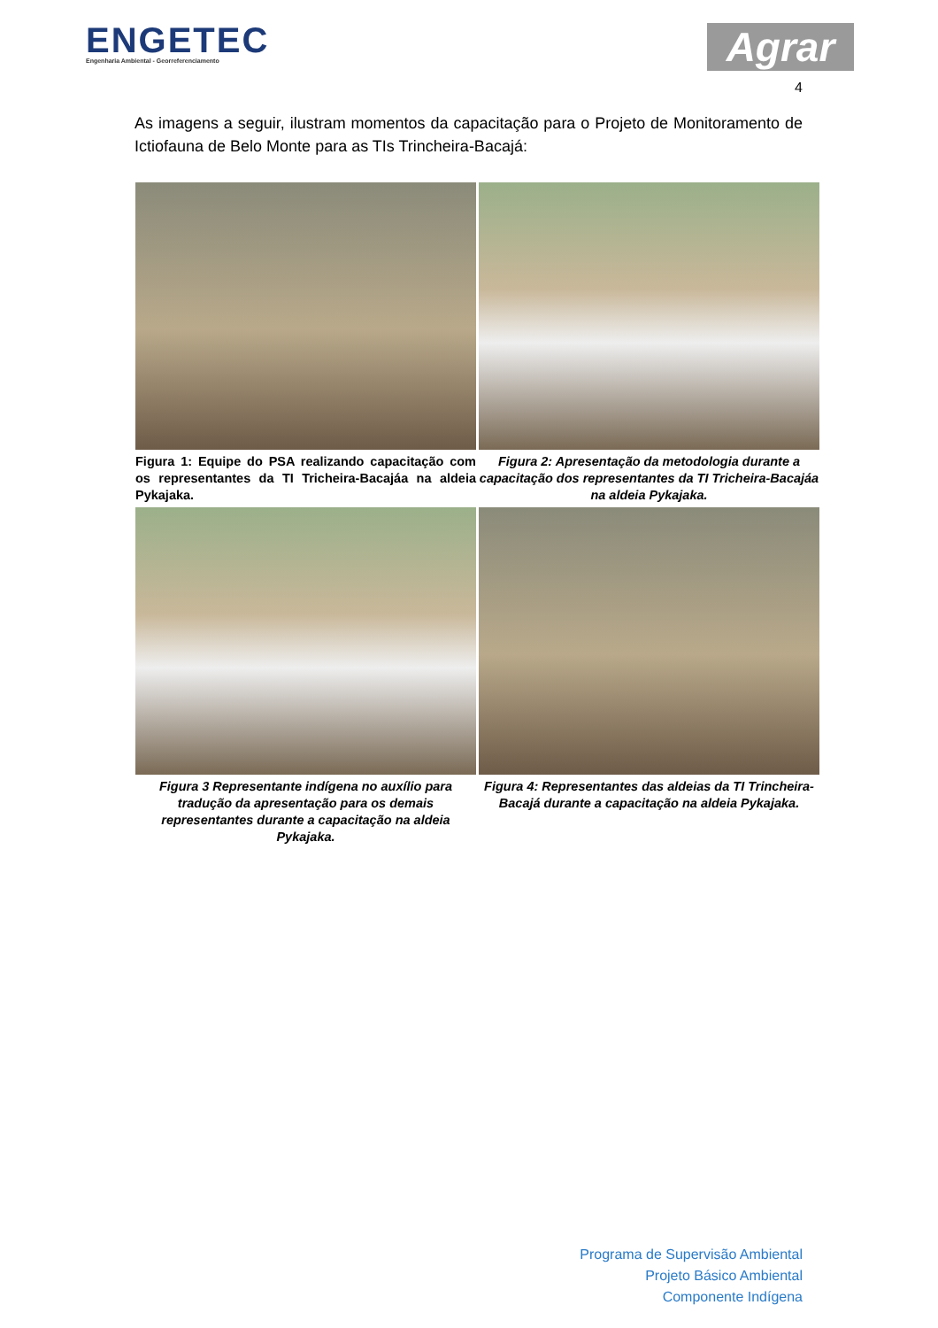ENGETEC
Engenharia Ambiental - Georreferenciamento
Agrar
4
As imagens a seguir, ilustram momentos da capacitação para o Projeto de Monitoramento de Ictiofauna de Belo Monte para as TIs Trincheira-Bacajá:
Figura 1: Equipe do PSA realizando capacitação com os representantes da TI Tricheira-Bacajáa na aldeia Pykajaka.
Figura 2: Apresentação da metodologia durante a capacitação dos representantes da TI Tricheira-Bacajáa na aldeia Pykajaka.
Figura 3 Representante indígena no auxílio para tradução da apresentação para os demais representantes durante a capacitação na aldeia Pykajaka.
Figura 4: Representantes das aldeias da TI Trincheira-Bacajá durante a capacitação na aldeia Pykajaka.
Programa de Supervisão Ambiental
Projeto Básico Ambiental
Componente Indígena